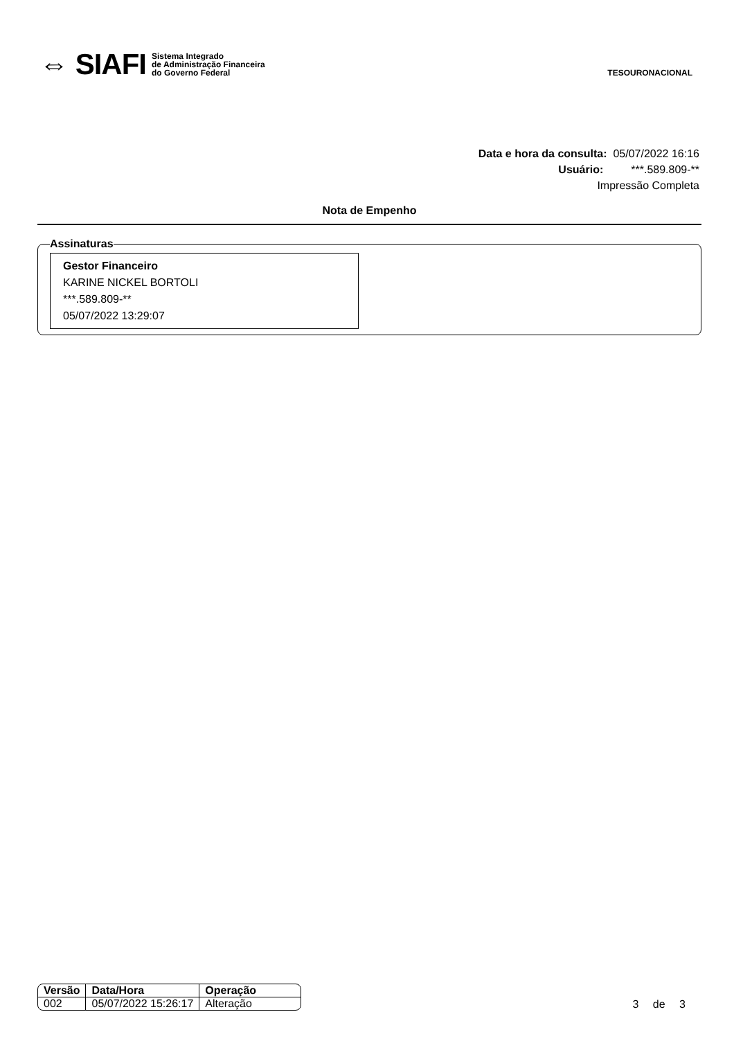⇔ SIAFI Sistema Integrado
de Administração Financeira
do Governo Federal
TESOURONACIONAL
Data e hora da consulta: 05/07/2022 16:16
Usuário: ***.589.809-**
Impressão Completa
Nota de Empenho
Assinaturas
Gestor Financeiro
KARINE NICKEL BORTOLI
***.589.809-**
05/07/2022 13:29:07
| Versão | Data/Hora | Operação |
| --- | --- | --- |
| 002 | 05/07/2022 15:26:17 | Alteração |
3 de 3